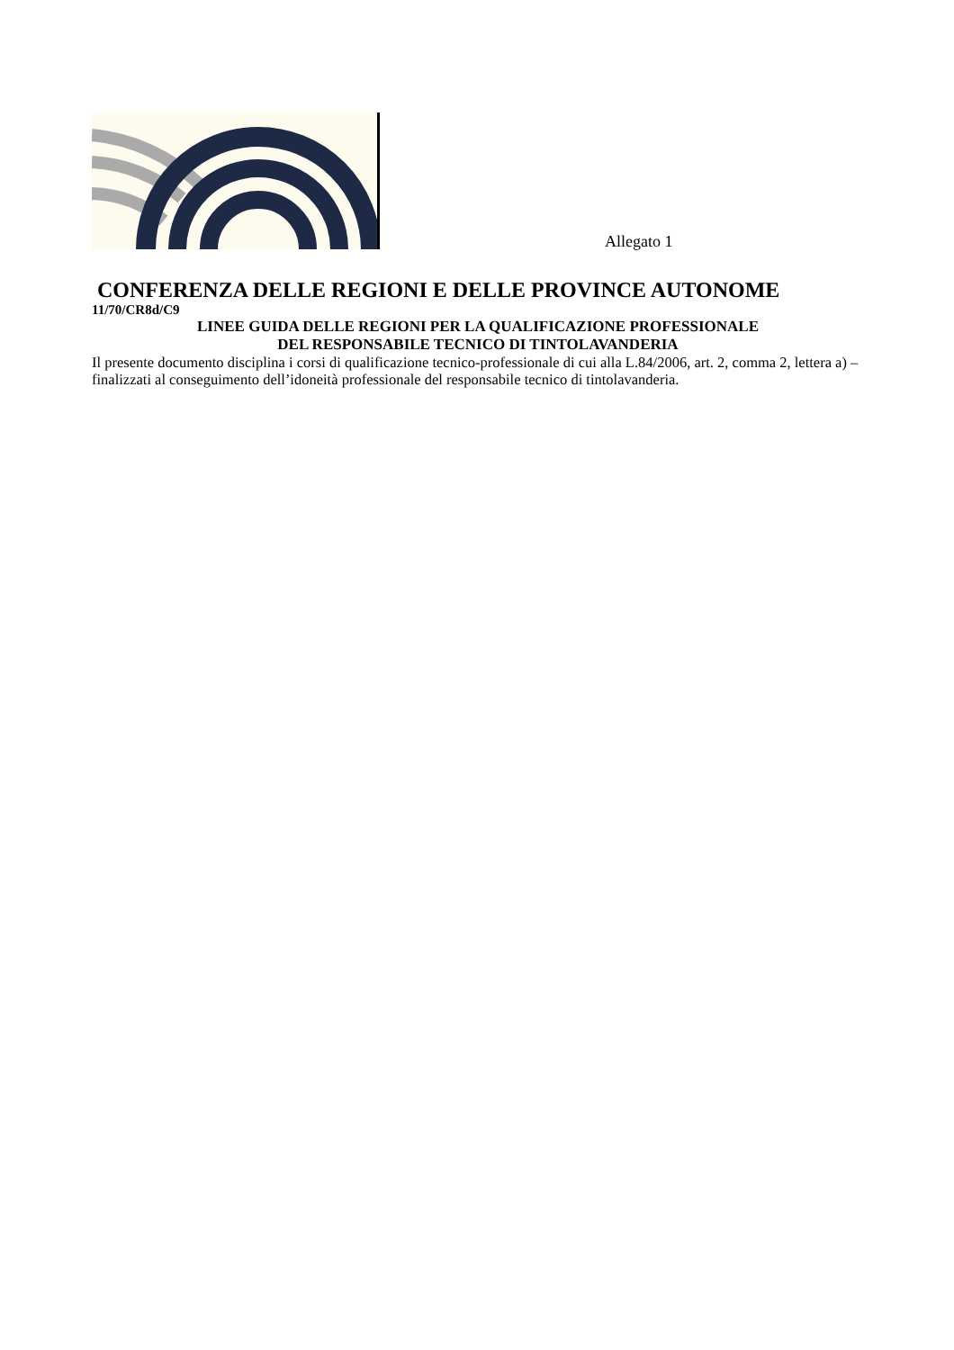Allegato 1
CONFERENZA DELLE REGIONI E DELLE PROVINCE AUTONOME
11/70/CR8d/C9
LINEE GUIDA DELLE REGIONI PER LA QUALIFICAZIONE PROFESSIONALE
DEL RESPONSABILE TECNICO DI TINTOLAVANDERIA
Il presente documento disciplina i corsi di qualificazione tecnico-professionale di cui alla L.84/2006, art. 2, comma 2, lettera a) – finalizzati al conseguimento dell’idoneità professionale del responsabile tecnico di tintolavanderia.